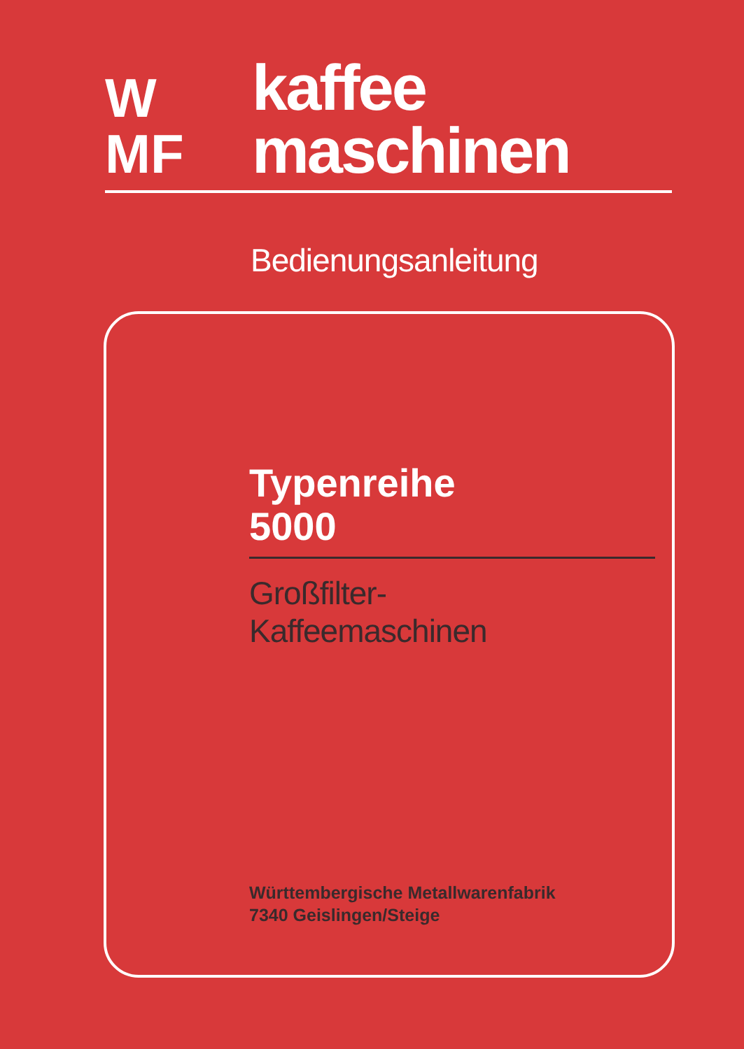W
MF
kaffee
maschinen
Bedienungsanleitung
Typenreihe
5000
Großfilter-
Kaffeemaschinen
Württembergische Metallwarenfabrik
7340 Geislingen/Steige